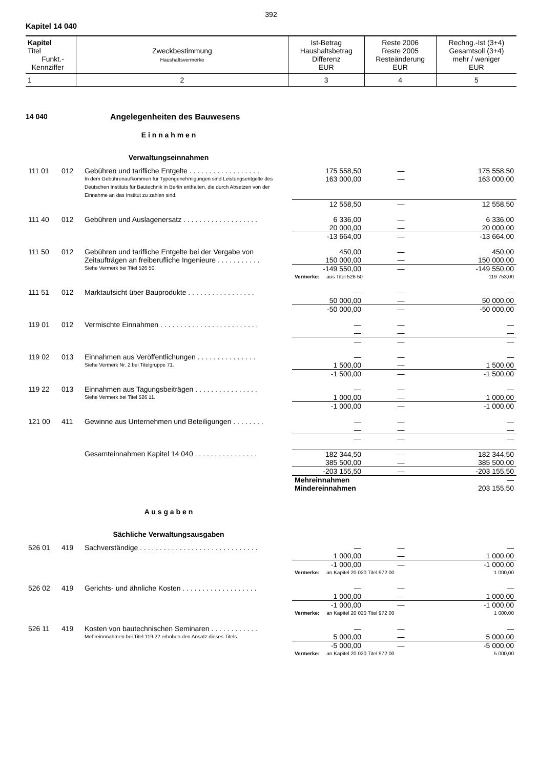392
Kapitel 14 040
| Kapitel Titel Funkt.- Kennziffer | Zweckbestimmung Haushaltsvermerke | Ist-Betrag Haushaltsbetrag Differenz EUR | Reste 2006 Reste 2005 Resteänderung EUR | Rechng.-Ist (3+4) Gesamtsoll (3+4) mehr / weniger EUR |
| 1 | 2 | 3 | 4 | 5 |
14 040 Angelegenheiten des Bauwesens
E i n n a h m e n
Verwaltungseinnahmen
| 111 01 | 012 | Gebühren und tarifliche Entgelte . . . . . . . . . . . . . . . . . . | 175 558,50 | — | 175 558,50 |
| | | In dem Gebührenaufkommen für Typengenehmigungen sind Leistungsentgelte des Deutschen Instituts für Bautechnik in Berlin enthalten, die durch Absetzen von der Einnahme an das Institut zu zahlen sind. | 163 000,00 | — | 163 000,00 |
| | | | 12 558,50 | — | 12 558,50 |
| 111 40 | 012 | Gebühren und Auslagenersatz . . . . . . . . . . . . . . . . . . . | 6 336,00 | — | 6 336,00 |
| | | | 20 000,00 | — | 20 000,00 |
| | | | -13 664,00 | — | -13 664,00 |
| 111 50 | 012 | Gebühren und tarifliche Entgelte bei der Vergabe von | 450,00 | — | 450,00 |
| | | Zeitaufträgen an freiberufliche Ingenieure . . . . . . . . . . . | 150 000,00 | — | 150 000,00 |
| | | Siehe Vermerk bei Titel 526 50. | -149 550,00 | — | -149 550,00 |
| | | | Vermerke: aus Titel 526 50 | | 119 753,00 |
| 111 51 | 012 | Marktaufsicht über Bauprodukte . . . . . . . . . . . . . . . . . | — | — | — |
| | | | 50 000,00 | — | 50 000,00 |
| | | | -50 000,00 | — | -50 000,00 |
| 119 01 | 012 | Vermischte Einnahmen . . . . . . . . . . . . . . . . . . . . . . . . . | — | — | — |
| | | | — | — | — |
| | | | — | — | — |
| 119 02 | 013 | Einnahmen aus Veröffentlichungen . . . . . . . . . . . . . . . | — | — | — |
| | | Siehe Vermerk Nr. 2 bei Titelgruppe 71. | 1 500,00 | — | 1 500,00 |
| | | | -1 500,00 | — | -1 500,00 |
| 119 22 | 013 | Einnahmen aus Tagungsbeiträgen . . . . . . . . . . . . . . . . | — | — | — |
| | | Siehe Vermerk bei Titel 526 11. | 1 000,00 | — | 1 000,00 |
| | | | -1 000,00 | — | -1 000,00 |
| 121 00 | 411 | Gewinne aus Unternehmen und Beteiligungen . . . . . . . . | — | — | — |
| | | | — | — | — |
| | | | — | — | — |
| | | Gesamteinnahmen Kapitel 14 040 . . . . . . . . . . . . . . . . | 182 344,50 | — | 182 344,50 |
| | | | 385 500,00 | — | 385 500,00 |
| | | | -203 155,50 | — | -203 155,50 |
| | | | Mehreinnahmen | | — |
| | | | Mindereinnahmen | | 203 155,50 |
A u s g a b e n
Sächliche Verwaltungsausgaben
| 526 01 | 419 | Sachverständige . . . . . . . . . . . . . . . . . . . . . . . . . . . . . . | — | — | — |
| | | | 1 000,00 | — | 1 000,00 |
| | | | -1 000,00 | — | -1 000,00 |
| | | | Vermerke: an Kapitel 20 020 Titel 972 00 | | 1 000,00 |
| 526 02 | 419 | Gerichts- und ähnliche Kosten . . . . . . . . . . . . . . . . . . . | — | — | — |
| | | | 1 000,00 | — | 1 000,00 |
| | | | -1 000,00 | — | -1 000,00 |
| | | | Vermerke: an Kapitel 20 020 Titel 972 00 | | 1 000,00 |
| 526 11 | 419 | Kosten von bautechnischen Seminaren . . . . . . . . . . . . | — | — | — |
| | | Mehreinnnahmen bei Titel 119 22 erhöhen den Ansatz dieses Titels. | 5 000,00 | — | 5 000,00 |
| | | | -5 000,00 | — | -5 000,00 |
| | | | Vermerke: an Kapitel 20 020 Titel 972 00 | | 5 000,00 |